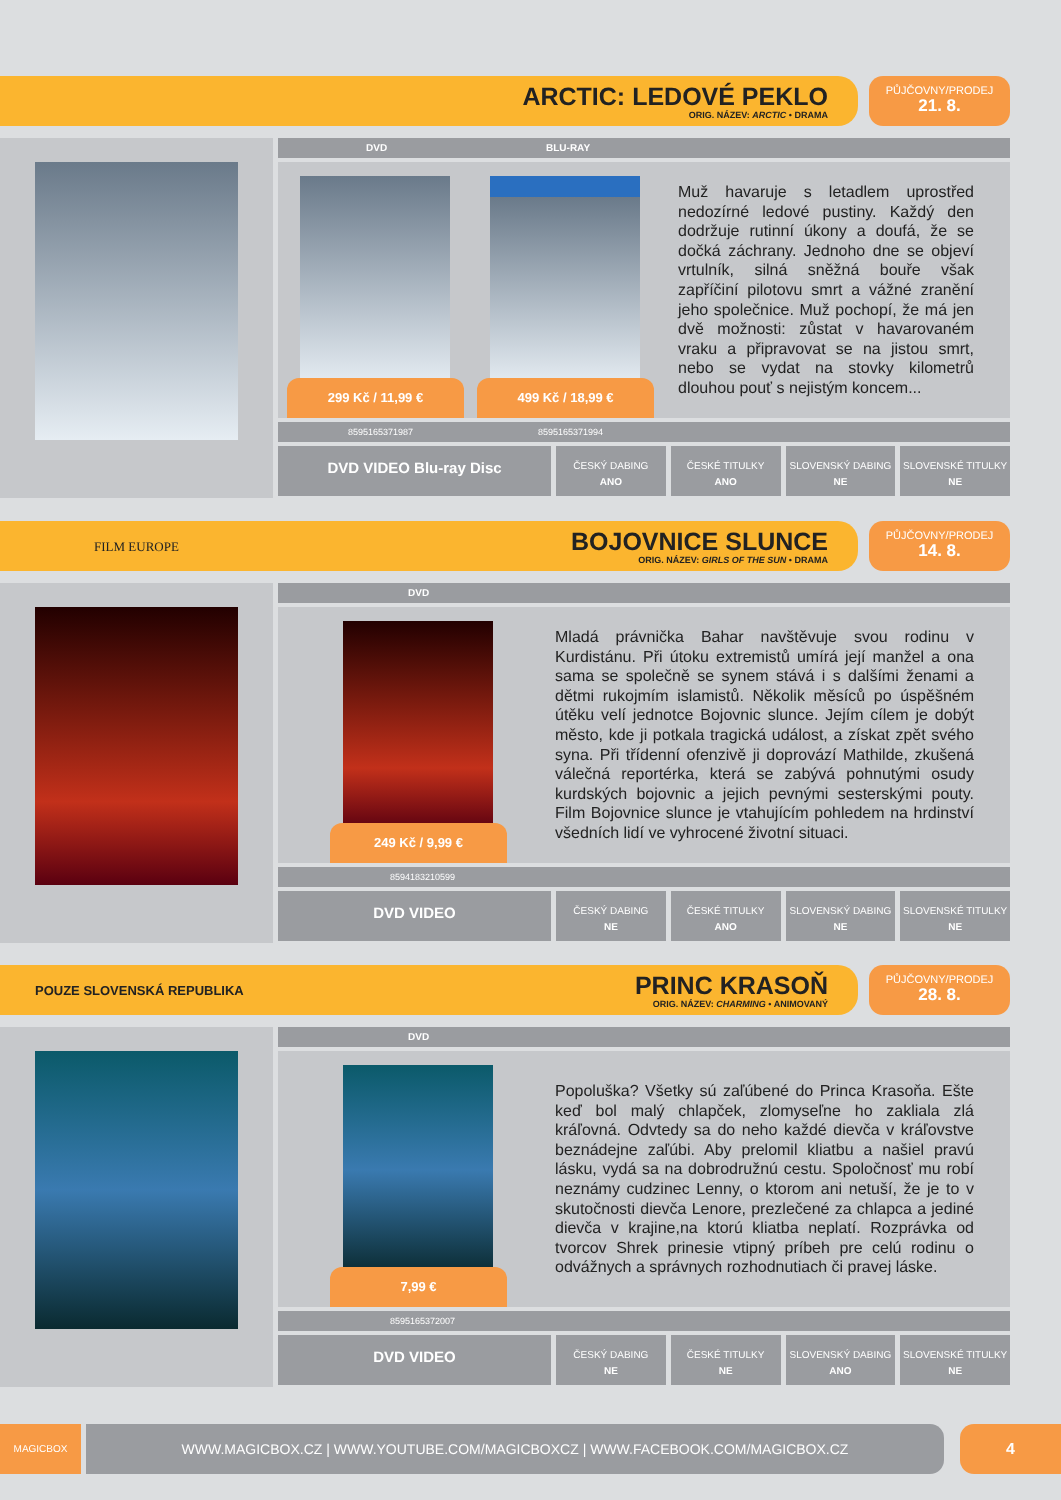ARCTIC: LEDOVÉ PEKLO
ORIG. NÁZEV: ARCTIC • DRAMA
PŮJČOVNY/PRODEJ
21. 8.
DVD BLU-RAY
299 Kč / 11,99 € 499 Kč / 18,99 €
Muž havaruje s letadlem uprostřed nedozírné ledové pustiny. Každý den dodržuje rutinní úkony a doufá, že se dočká záchrany. Jednoho dne se objeví vrtulník, silná sněžná bouře však zapříčiní pilotovu smrt a vážné zranění jeho společnice. Muž pochopí, že má jen dvě možnosti: zůstat v havarovaném vraku a připravovat se na jistou smrt, nebo se vydat na stovky kilometrů dlouhou pouť s nejistým koncem...
8595165371987 8595165371994
DVD VIDEO Blu-ray Disc
ČESKÝ DABING
ANO
ČESKÉ TITULKY
ANO
SLOVENSKÝ DABING
NE
SLOVENSKÉ TITULKY
NE
FILM EUROPE BOJOVNICE SLUNCE
ORIG. NÁZEV: GIRLS OF THE SUN • DRAMA
PŮJČOVNY/PRODEJ
14. 8.
DVD
249 Kč / 9,99 €
Mladá právnička Bahar navštěvuje svou rodinu v Kurdistánu. Při útoku extremistů umírá její manžel a ona sama se společně se synem stává i s dalšími ženami a dětmi rukojmím islamistů. Několik měsíců po úspěšném útěku velí jednotce Bojovnic slunce. Jejím cílem je dobýt město, kde ji potkala tragická událost, a získat zpět svého syna. Při třídenní ofenzivě ji doprovází Mathilde, zkušená válečná reportérka, která se zabývá pohnutými osudy kurdských bojovnic a jejich pevnými sesterskými pouty. Film Bojovnice slunce je vtahujícím pohledem na hrdinství všedních lidí ve vyhrocené životní situaci.
8594183210599
DVD VIDEO
ČESKÝ DABING
NE
ČESKÉ TITULKY
ANO
SLOVENSKÝ DABING
NE
SLOVENSKÉ TITULKY
NE
POUZE SLOVENSKÁ REPUBLIKA PRINC KRASOŇ
ORIG. NÁZEV: CHARMING • ANIMOVANÝ
PŮJČOVNY/PRODEJ
28. 8.
DVD
7,99 €
Popoluška? Všetky sú zaľúbené do Princa Krasoňa. Ešte keď bol malý chlapček, zlomyseľne ho zakliala zlá kráľovná. Odvtedy sa do neho každé dievča v kráľovstve beznádejne zaľúbi. Aby prelomil kliatbu a našiel pravú lásku, vydá sa na dobrodružnú cestu. Spoločnosť mu robí neznámy cudzinec Lenny, o ktorom ani netuší, že je to v skutočnosti dievča Lenore, prezlečené za chlapca a jediné dievča v krajine,na ktorú kliatba neplatí. Rozprávka od tvorcov Shrek prinesie vtipný príbeh pre celú rodinu o odvážnych a správnych rozhodnutiach či pravej láske.
8595165372007
DVD VIDEO
ČESKÝ DABING
NE
ČESKÉ TITULKY
NE
SLOVENSKÝ DABING
ANO
SLOVENSKÉ TITULKY
NE
MAGICBOX WWW.MAGICBOX.CZ | WWW.YOUTUBE.COM/MAGICBOXCZ | WWW.FACEBOOK.COM/MAGICBOX.CZ 4